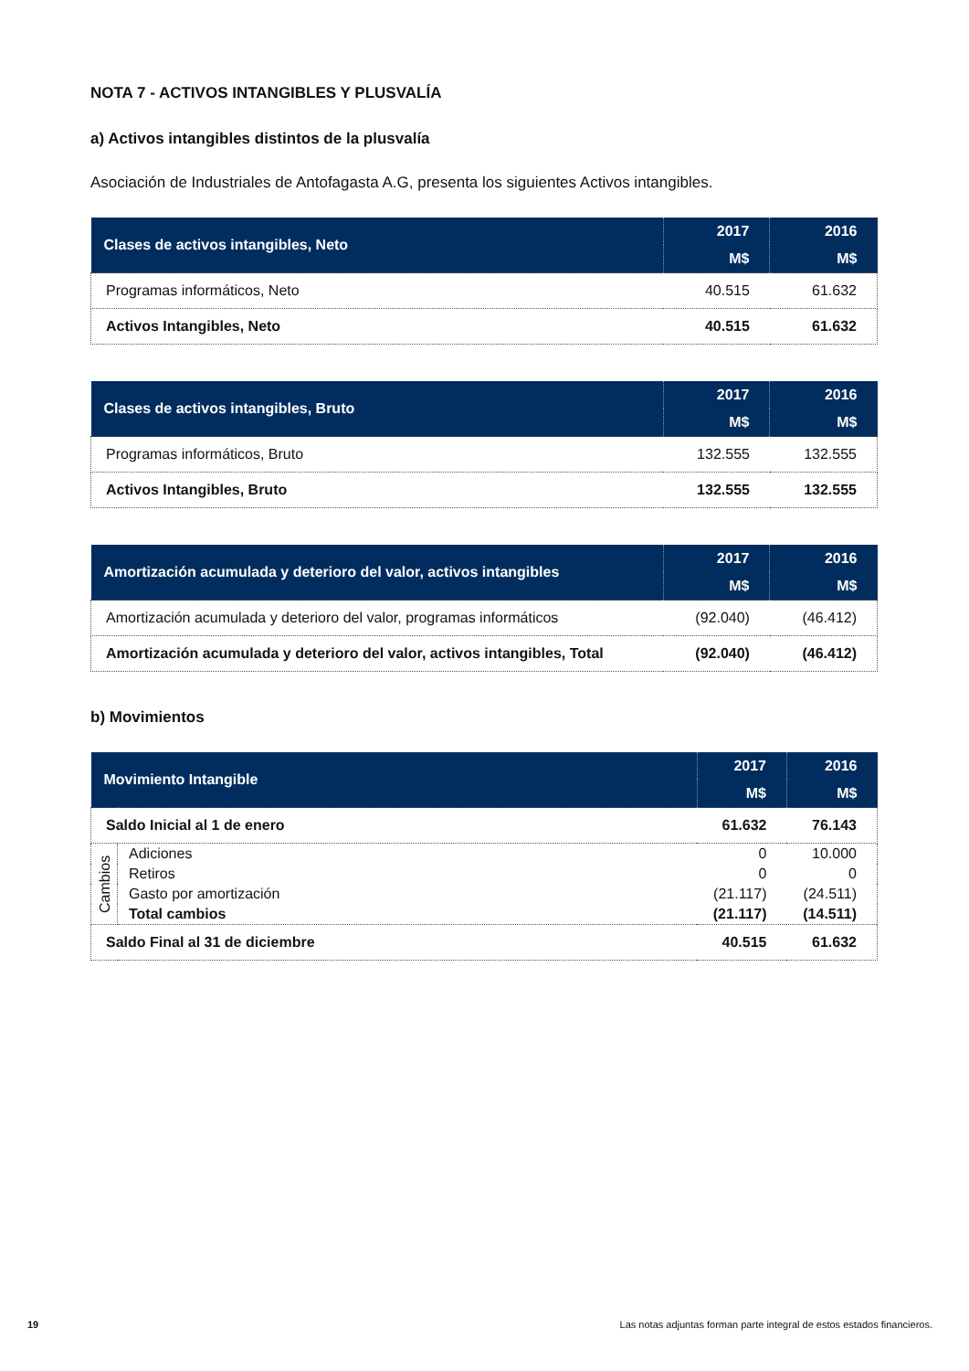NOTA 7 - ACTIVOS INTANGIBLES Y PLUSVALÍA
a) Activos intangibles distintos de la plusvalía
Asociación de Industriales de Antofagasta A.G, presenta los siguientes Activos intangibles.
| Clases de activos intangibles, Neto | 2017 | 2016 |
| --- | --- | --- |
| | M$ | M$ |
| Programas informáticos, Neto | 40.515 | 61.632 |
| Activos Intangibles, Neto | 40.515 | 61.632 |
| Clases de activos intangibles, Bruto | 2017 | 2016 |
| --- | --- | --- |
| | M$ | M$ |
| Programas informáticos, Bruto | 132.555 | 132.555 |
| Activos Intangibles, Bruto | 132.555 | 132.555 |
| Amortización acumulada y deterioro del valor, activos intangibles | 2017 | 2016 |
| --- | --- | --- |
| | M$ | M$ |
| Amortización acumulada y deterioro del valor, programas informáticos | (92.040) | (46.412) |
| Amortización acumulada y deterioro del valor, activos intangibles, Total | (92.040) | (46.412) |
b) Movimientos
| Movimiento Intangible | | 2017 | 2016 |
| --- | --- | --- | --- |
| | | M$ | M$ |
| Saldo Inicial al 1 de enero | | 61.632 | 76.143 |
| Cambios | Adiciones | 0 | 10.000 |
| | Retiros | 0 | 0 |
| | Gasto por amortización | (21.117) | (24.511) |
| | Total cambios | (21.117) | (14.511) |
| Saldo Final al 31 de diciembre | | 40.515 | 61.632 |
19 Las notas adjuntas forman parte integral de estos estados financieros.